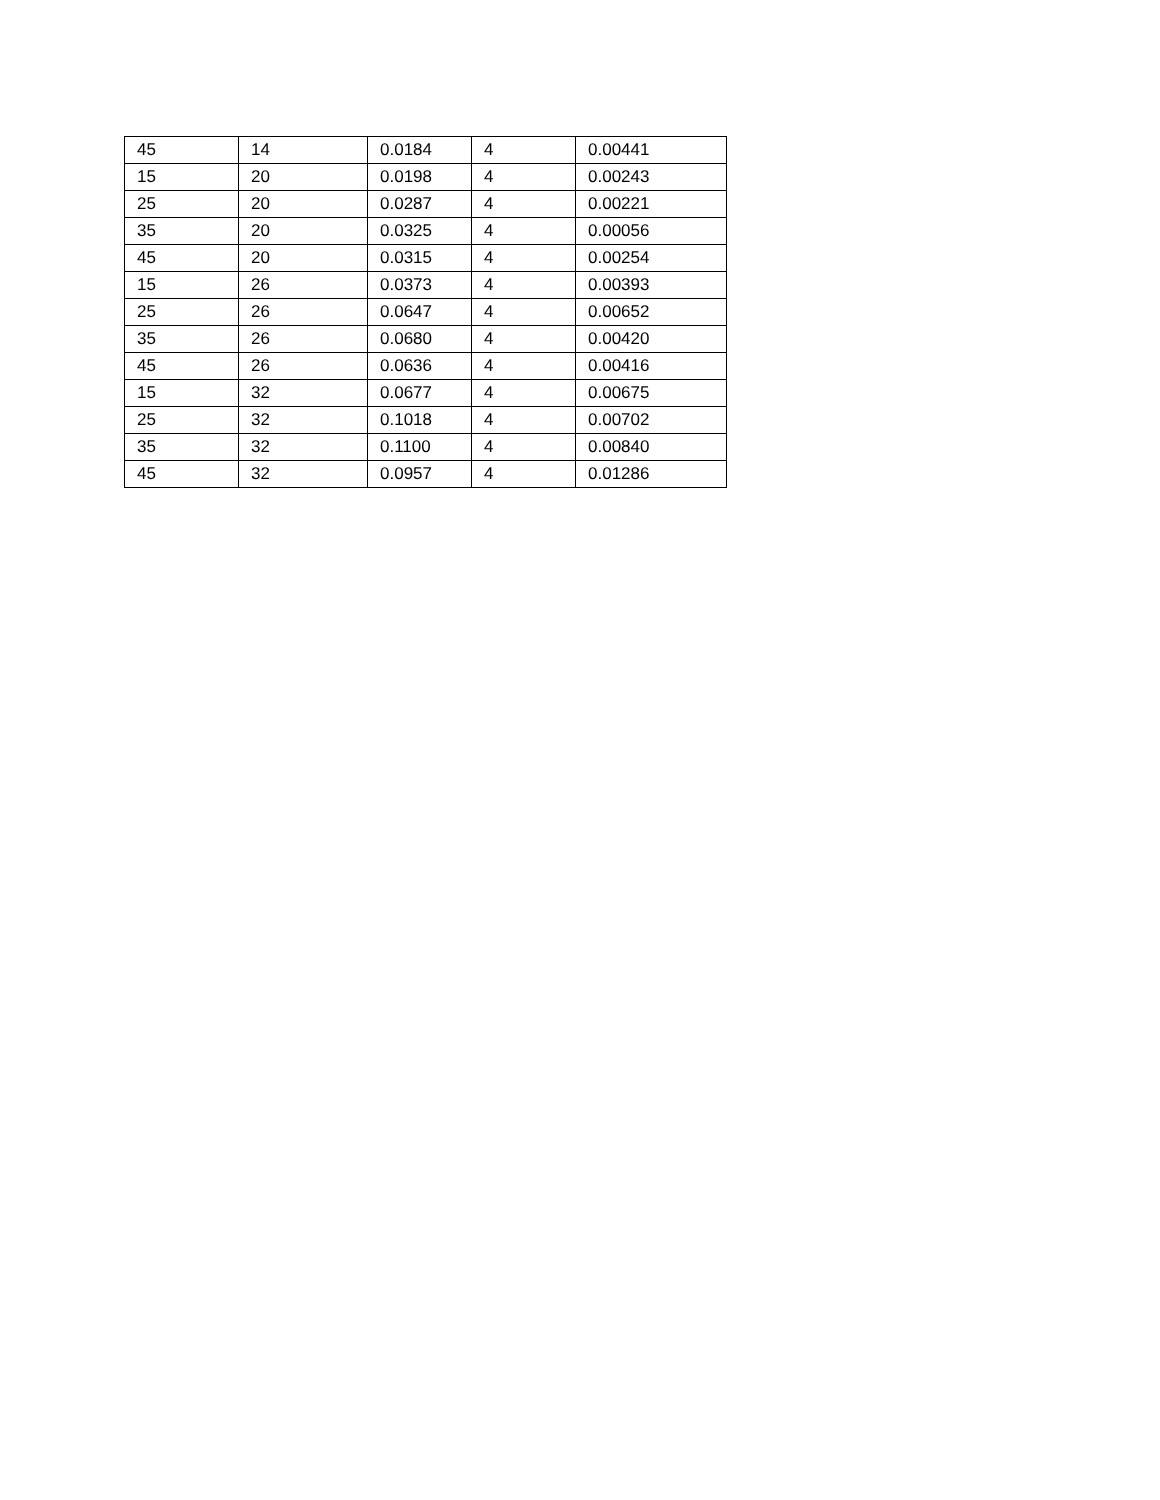| 45 | 14 | 0.0184 | 4 | 0.00441 |
| 15 | 20 | 0.0198 | 4 | 0.00243 |
| 25 | 20 | 0.0287 | 4 | 0.00221 |
| 35 | 20 | 0.0325 | 4 | 0.00056 |
| 45 | 20 | 0.0315 | 4 | 0.00254 |
| 15 | 26 | 0.0373 | 4 | 0.00393 |
| 25 | 26 | 0.0647 | 4 | 0.00652 |
| 35 | 26 | 0.0680 | 4 | 0.00420 |
| 45 | 26 | 0.0636 | 4 | 0.00416 |
| 15 | 32 | 0.0677 | 4 | 0.00675 |
| 25 | 32 | 0.1018 | 4 | 0.00702 |
| 35 | 32 | 0.1100 | 4 | 0.00840 |
| 45 | 32 | 0.0957 | 4 | 0.01286 |